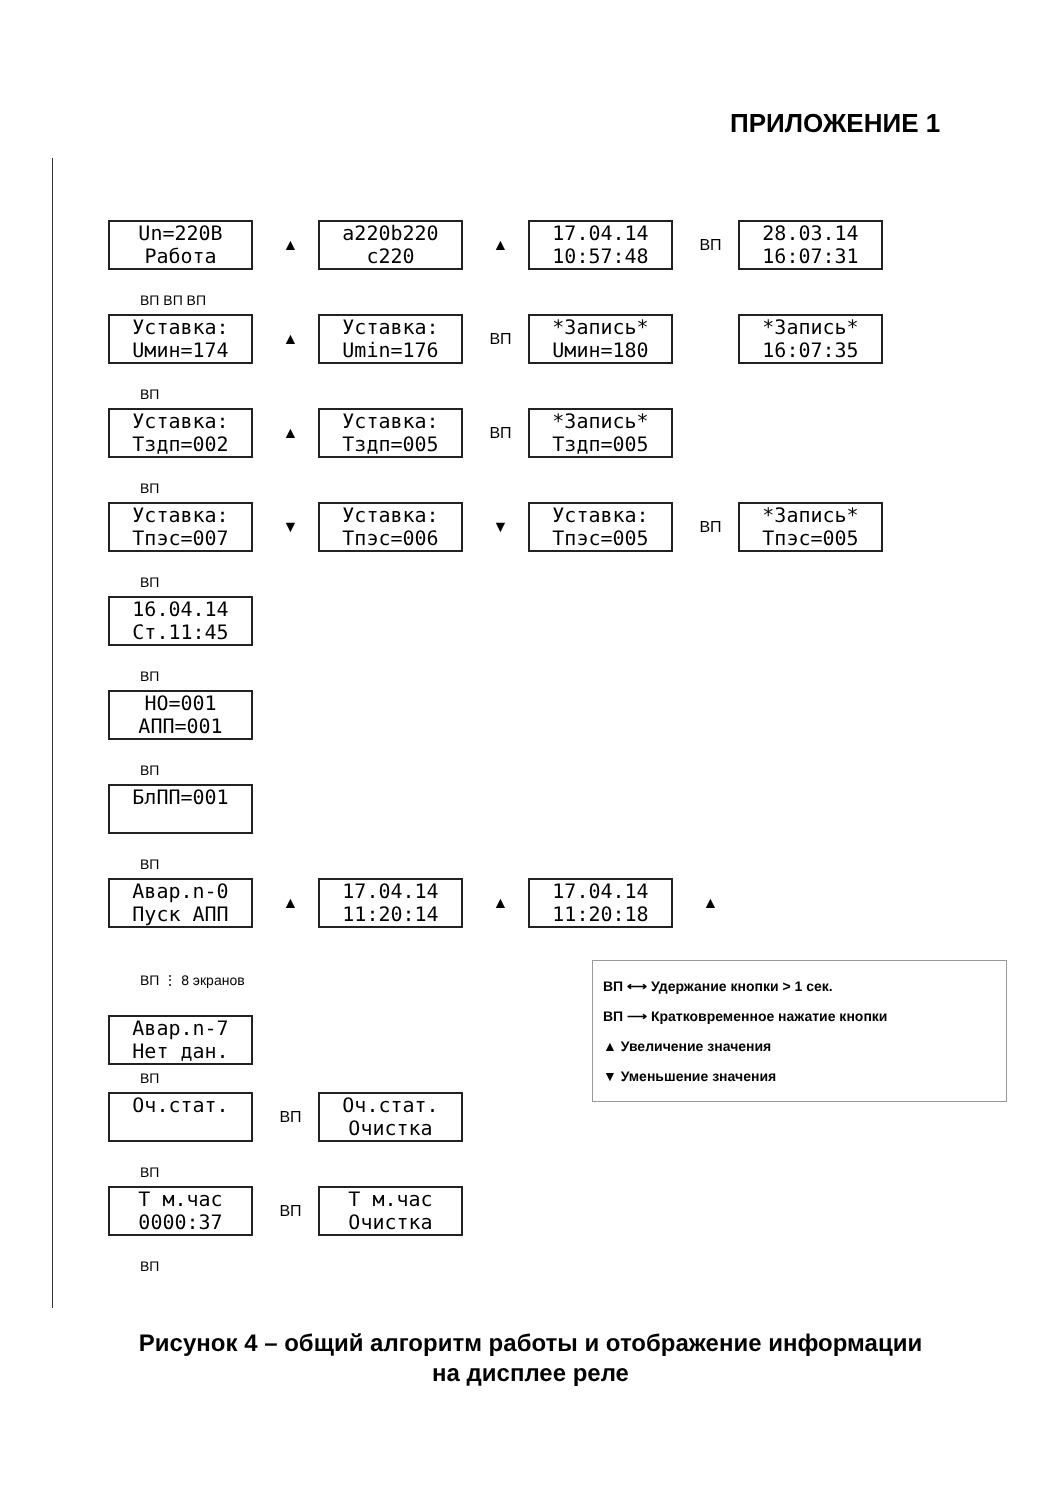ПРИЛОЖЕНИЕ 1
Un=220В
Работа
▲
a220b220
c220
▲
17.04.14
10:57:48
ВП
28.03.14
16:07:31
ВП ВП ВП
Уставка:
Uмин=174
▲
Уставка:
Umin=176
ВП
*Запись*
Uмин=180
*Запись*
16:07:35
ВП
Уставка:
Тздп=002
▲
Уставка:
Тздп=005
ВП
*Запись*
Тздп=005
ВП
Уставка:
Тпэс=007
▼
Уставка:
Тпэс=006
▼
Уставка:
Тпэс=005
ВП
*Запись*
Тпэс=005
ВП
16.04.14
Ст.11:45
ВП
НО=001
АПП=001
ВП
БлПП=001
ВП
Авар.n-0
Пуск АПП
▲
17.04.14
11:20:14
▲
17.04.14
11:20:18
▲
ВП ⋮ 8 экранов
Авар.n-7
Нет дан.
ВП
Оч.стат.
ВП
Оч.стат.
Очистка
ВП
Т м.час
0000:37
ВП
Т м.час
Очистка
ВП
ВП ⟷ Удержание кнопки > 1 сек.
ВП ⟶ Кратковременное нажатие кнопки
▲ Увеличение значения
▼ Уменьшение значения
Рисунок 4 – общий алгоритм работы и отображение информации
на дисплее реле